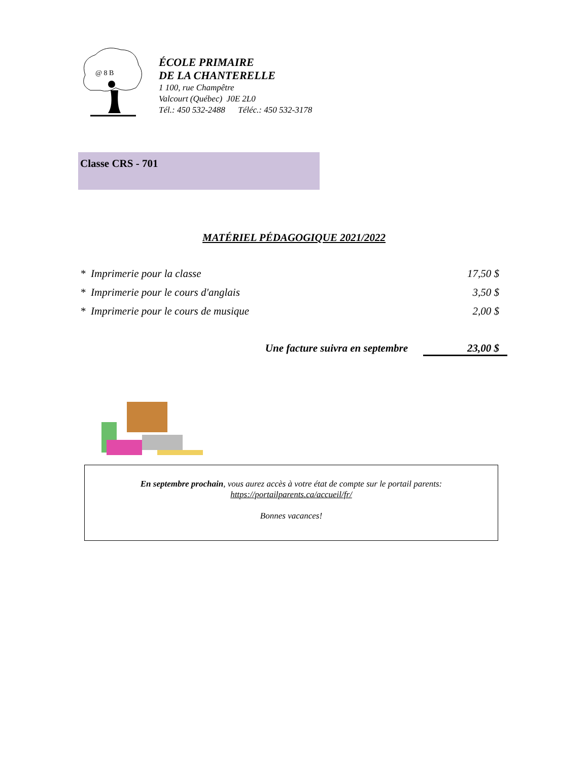@ 8 B
ÉCOLE PRIMAIRE
DE LA CHANTERELLE
1 100, rue Champêtre
Valcourt (Québec) J0E 2L0
Tél.: 450 532-2488 Téléc.: 450 532-3178
Classe CRS - 701
MATÉRIEL PÉDAGOGIQUE 2021/2022
| * Imprimerie pour la classe | 17,50 $ |
| * Imprimerie pour le cours d'anglais | 3,50 $ |
| * Imprimerie pour le cours de musique | 2,00 $ |
Une facture suivra en septembre 23,00 $
En septembre prochain, vous aurez accès à votre état de compte sur le portail parents:
https://portailparents.ca/accueil/fr/
Bonnes vacances!